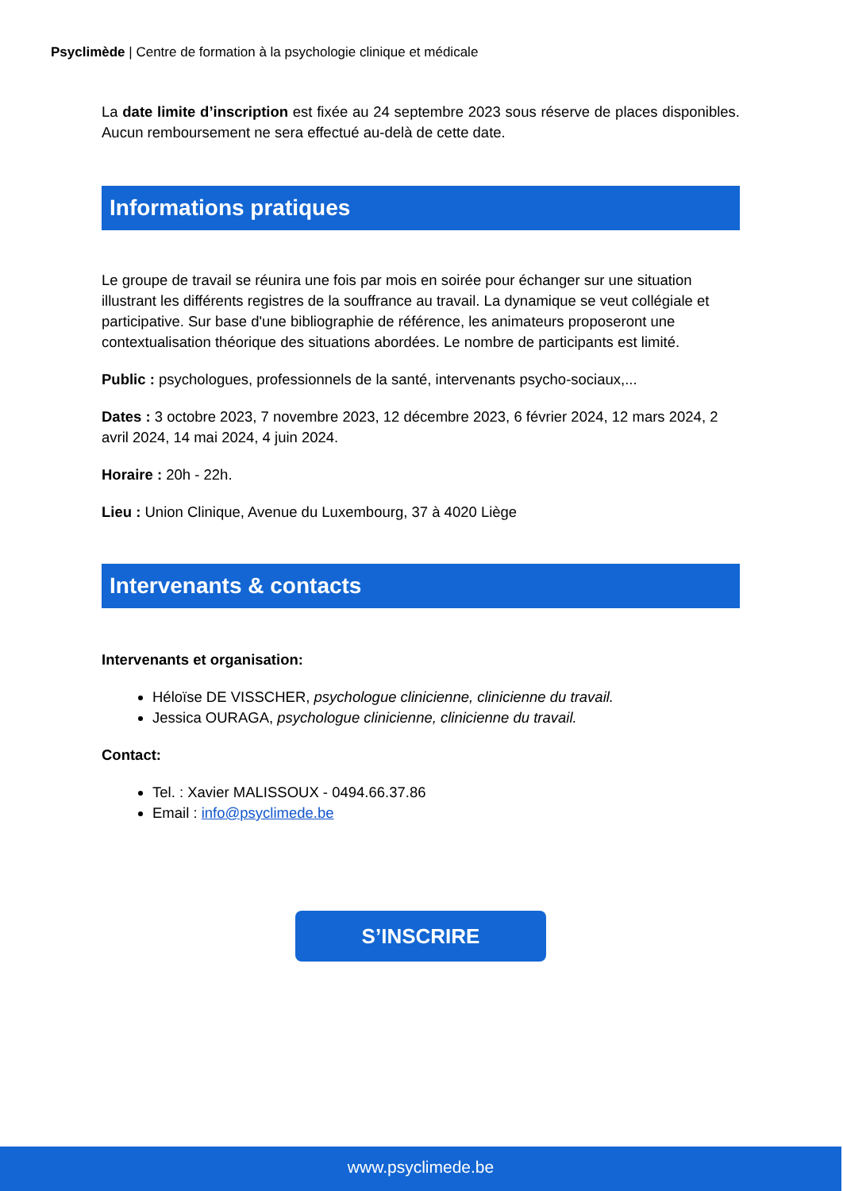Psyclimède | Centre de formation à la psychologie clinique et médicale
La date limite d’inscription est fixée au 24 septembre 2023 sous réserve de places disponibles. Aucun remboursement ne sera effectué au-delà de cette date.
Informations pratiques
Le groupe de travail se réunira une fois par mois en soirée pour échanger sur une situation illustrant les différents registres de la souffrance au travail. La dynamique se veut collégiale et participative. Sur base d'une bibliographie de référence, les animateurs proposeront une contextualisation théorique des situations abordées. Le nombre de participants est limité.
Public : psychologues, professionnels de la santé, intervenants psycho-sociaux,...
Dates : 3 octobre 2023, 7 novembre 2023, 12 décembre 2023, 6 février 2024, 12 mars 2024, 2 avril 2024, 14 mai 2024, 4 juin 2024.
Horaire : 20h - 22h.
Lieu : Union Clinique, Avenue du Luxembourg, 37 à 4020 Liège
Intervenants & contacts
Intervenants et organisation:
Héloïse DE VISSCHER, psychologue clinicienne, clinicienne du travail.
Jessica OURAGA, psychologue clinicienne, clinicienne du travail.
Contact:
Tel. : Xavier MALISSOUX - 0494.66.37.86
Email : info@psyclimede.be
S’INSCRIRE
www.psyclimede.be